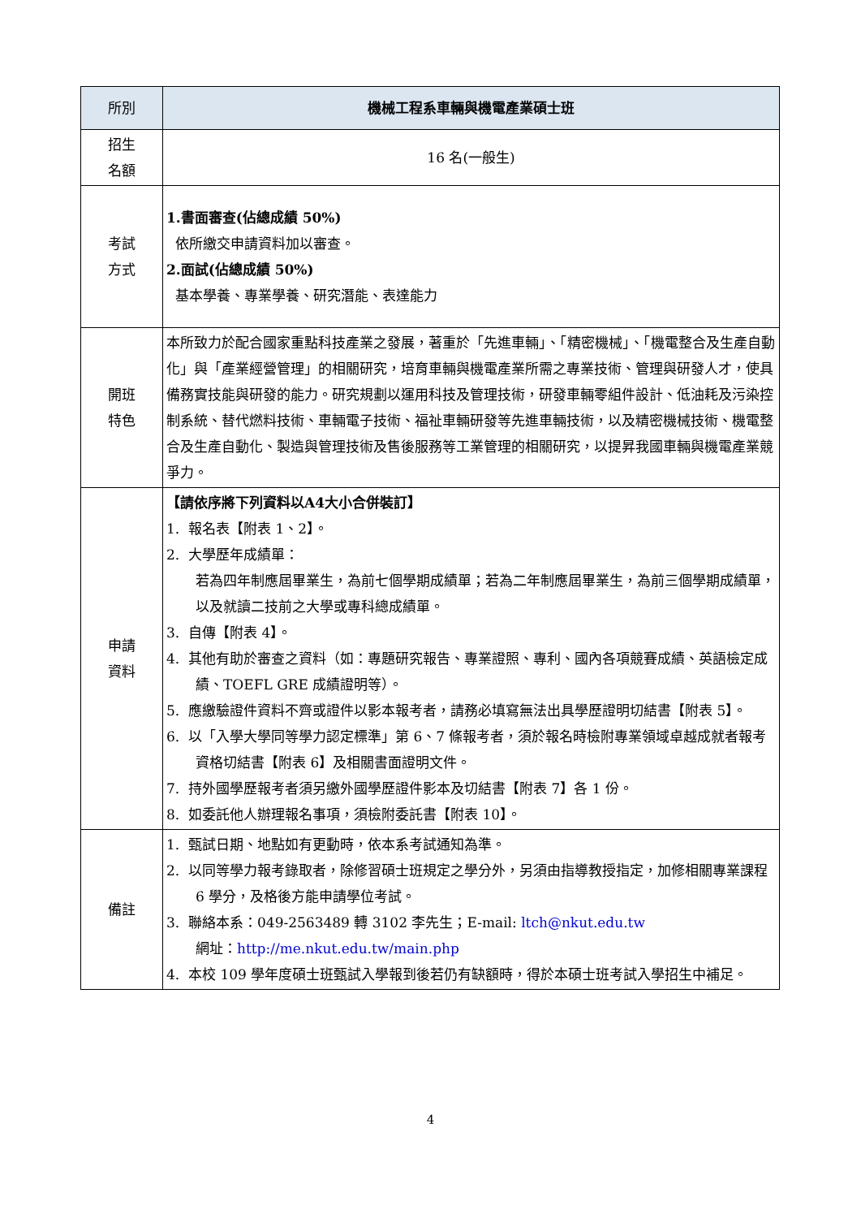| 所別 | 機械工程系車輛與機電產業碩士班 |
| --- | --- |
| 招生 名額 | 16 名(一般生) |
| 考試 方式 | 1.書面審查(佔總成績 50%) 依所繳交申請資料加以審查。 2.面試(佔總成績 50%) 基本學養、專業學養、研究潛能、表達能力 |
| 開班 特色 | 本所致力於配合國家重點科技產業之發展，著重於「先進車輛」、「精密機械」、「機電整合及生產自動化」與「產業經營管理」的相關研究，培育車輛與機電產業所需之專業技術、管理與研發人才，使具備務實技能與研發的能力。研究規劃以運用科技及管理技術，研發車輛零組件設計、低油耗及污染控制系統、替代燃料技術、車輛電子技術、福祉車輛研發等先進車輛技術，以及精密機械技術、機電整合及生產自動化、製造與管理技術及售後服務等工業管理的相關研究，以提昇我國車輛與機電產業競爭力。 |
| 申請 資料 | 【請依序將下列資料以A4大小合併裝訂】 1. 報名表【附表 1、2】。 2. 大學歷年成績單： 若為四年制應屆畢業生，為前七個學期成績單；若為二年制應屆畢業生，為前三個學期成績單，以及就讀二技前之大學或專科總成績單。 3. 自傳【附表 4】。 4. 其他有助於審查之資料（如：專題研究報告、專業證照、專利、國內各項競賽成績、英語檢定成績、TOEFL GRE 成績證明等）。 5. 應繳驗證件資料不齊或證件以影本報考者，請務必填寫無法出具學歷證明切結書【附表 5】。 6. 以「入學大學同等學力認定標準」第 6、7 條報考者，須於報名時檢附專業領域卓越成就者報考資格切結書【附表 6】及相關書面證明文件。 7. 持外國學歷報考者須另繳外國學歷證件影本及切結書【附表 7】各 1 份。 8. 如委託他人辦理報名事項，須檢附委託書【附表 10】。 |
| 備註 | 1. 甄試日期、地點如有更動時，依本系考試通知為準。 2. 以同等學力報考錄取者，除修習碩士班規定之學分外，另須由指導教授指定，加修相關專業課程 6 學分，及格後方能申請學位考試。 3. 聯絡本系：049-2563489 轉 3102 李先生；E-mail: ltch@nkut.edu.tw 網址： http://me.nkut.edu.tw/main.php 4. 本校 109 學年度碩士班甄試入學報到後若仍有缺額時，得於本碩士班考試入學招生中補足。 |
4